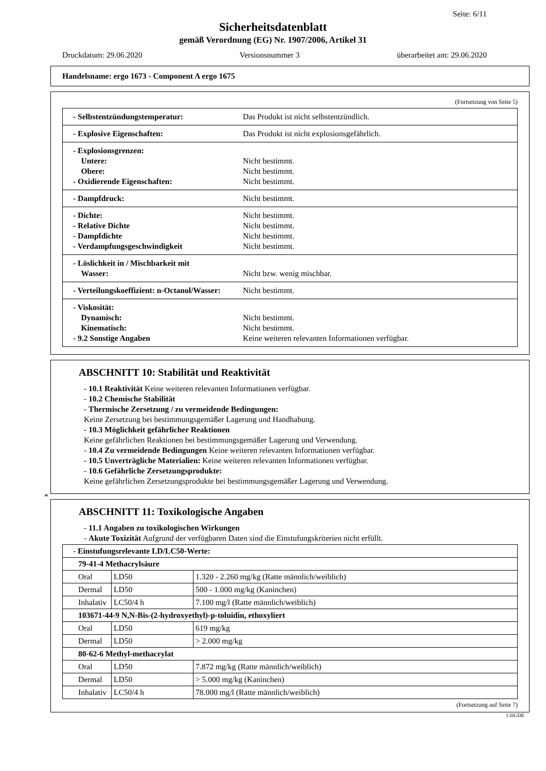Seite: 6/11
Sicherheitsdatenblatt
gemäß Verordnung (EG) Nr. 1907/2006, Artikel 31
Druckdatum: 29.06.2020 Versionsnummer 3 überarbeitet am: 29.06.2020
Handelsname: ergo 1673 - Component A ergo 1675
(Fortsetzung von Seite 5)
| - Selbstentzündungstemperatur: | Das Produkt ist nicht selbstentzündlich. |
| - Explosive Eigenschaften: | Das Produkt ist nicht explosionsgefährlich. |
| - Explosionsgrenzen: Untere: Obere: - Oxidierende Eigenschaften: | Nicht bestimmt. Nicht bestimmt. Nicht bestimmt. |
| - Dampfdruck: | Nicht bestimmt. |
| - Dichte: - Relative Dichte - Dampfdichte - Verdampfungsgeschwindigkeit | Nicht bestimmt. Nicht bestimmt. Nicht bestimmt. Nicht bestimmt. |
| - Löslichkeit in / Mischbarkeit mit Wasser: | Nicht bzw. wenig mischbar. |
| - Verteilungskoeffizient: n-Octanol/Wasser: | Nicht bestimmt. |
| - Viskosität: Dynamisch: Kinematisch: - 9.2 Sonstige Angaben | Nicht bestimmt. Nicht bestimmt. Keine weiteren relevanten Informationen verfügbar. |
ABSCHNITT 10: Stabilität und Reaktivität
- 10.1 Reaktivität Keine weiteren relevanten Informationen verfügbar.
- 10.2 Chemische Stabilität
- Thermische Zersetzung / zu vermeidende Bedingungen:
Keine Zersetzung bei bestimmungsgemäßer Lagerung und Handhabung.
- 10.3 Möglichkeit gefährlicher Reaktionen
Keine gefährlichen Reaktionen bei bestimmungsgemäßer Lagerung und Verwendung.
- 10.4 Zu vermeidende Bedingungen Keine weiteren relevanten Informationen verfügbar.
- 10.5 Unverträgliche Materialien: Keine weiteren relevanten Informationen verfügbar.
- 10.6 Gefährliche Zersetzungsprodukte:
Keine gefährlichen Zersetzungsprodukte bei bestimmungsgemäßer Lagerung und Verwendung.
*
ABSCHNITT 11: Toxikologische Angaben
- 11.1 Angaben zu toxikologischen Wirkungen
- Akute Toxizität Aufgrund der verfügbaren Daten sind die Einstufungskriterien nicht erfüllt.
| - Einstufungsrelevante LD/LC50-Werte: | | |
| 79-41-4 Methacrylsäure | | |
| Oral | LD50 | 1.320 - 2.260 mg/kg (Ratte männlich/weiblich) |
| Dermal | LD50 | 500 - 1.000 mg/kg (Kaninchen) |
| Inhalativ | LC50/4 h | 7.100 mg/l (Ratte männlich/weiblich) |
| 103671-44-9 N,N-Bis-(2-hydroxyethyl)-p-toluidin, ethoxyliert | | |
| Oral | LD50 | 619 mg/kg |
| Dermal | LD50 | > 2.000 mg/kg |
| 80-62-6 Methyl-methacrylat | | |
| Oral | LD50 | 7.872 mg/kg (Ratte männlich/weiblich) |
| Dermal | LD50 | > 5.000 mg/kg (Kaninchen) |
| Inhalativ | LC50/4 h | 78.000 mg/l (Ratte männlich/weiblich) |
(Fortsetzung auf Seite 7)
CHGDE